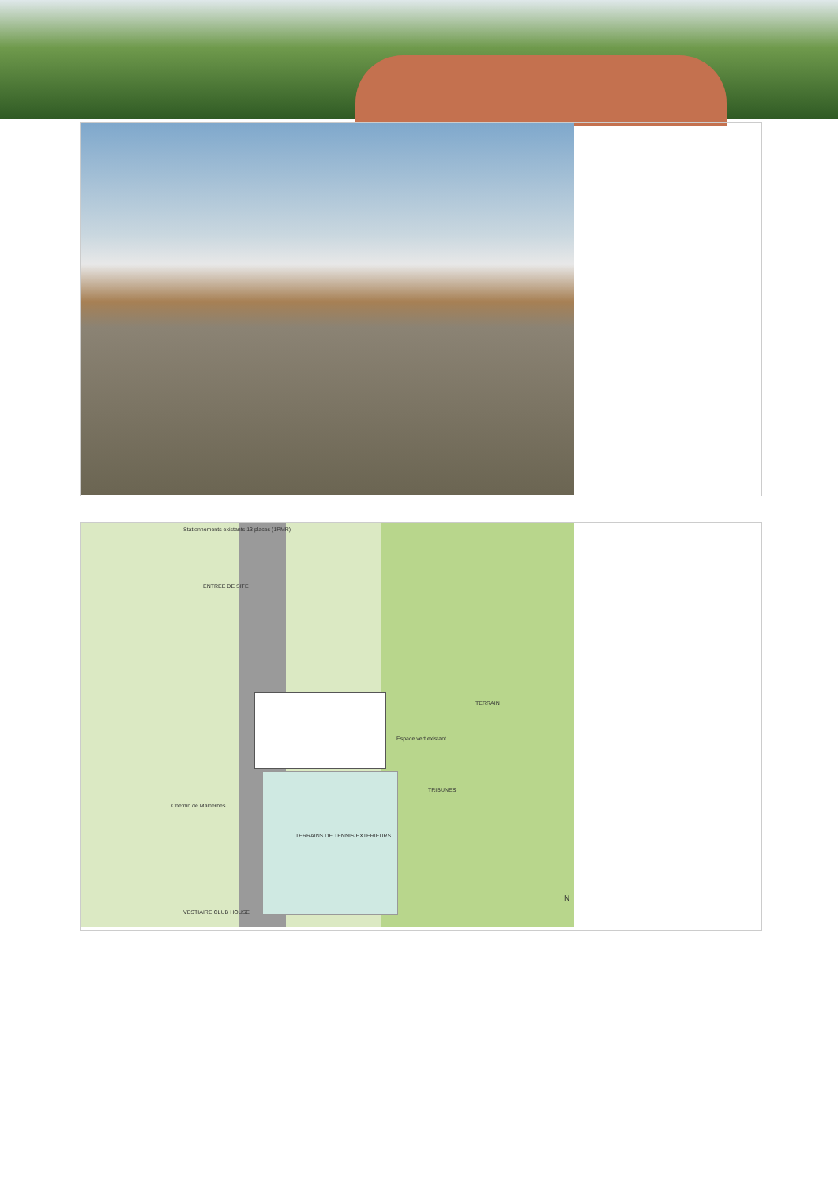Stationnements existants 13 places (1PMR)
ENTREE DE SITE
TERRAIN
Espace vert existant
TRIBUNES
TERRAINS DE TENNIS EXTERIEURS
Chemin de Malherbes
VESTIAIRE CLUB HOUSE
N